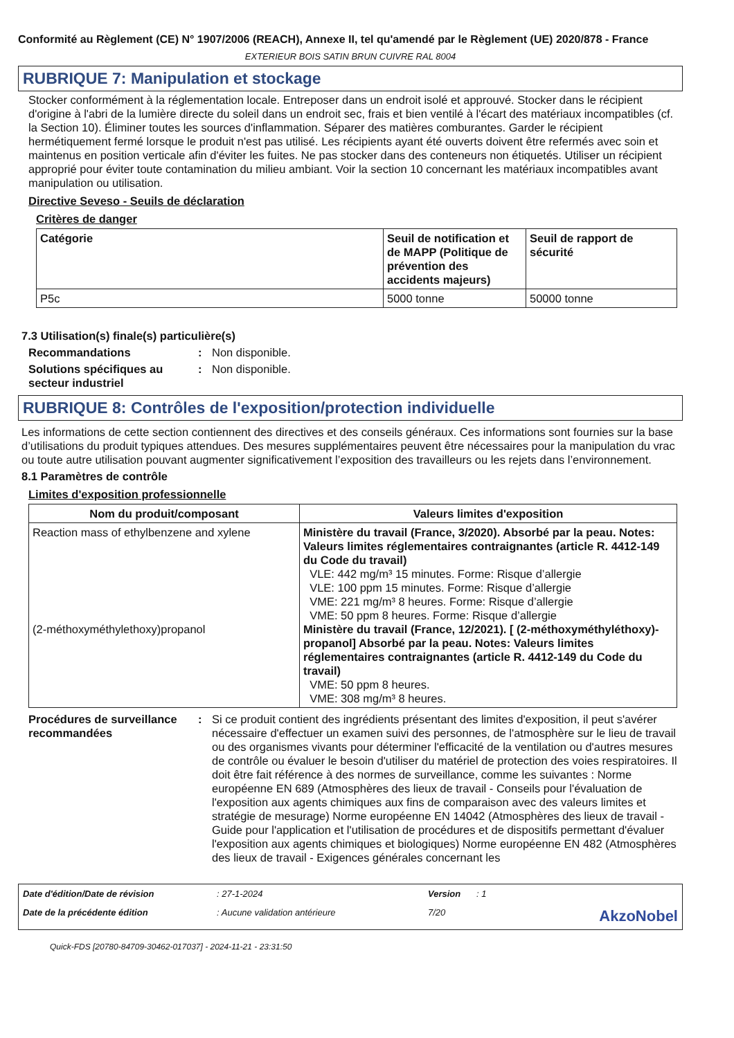Conformité au Règlement (CE) N° 1907/2006 (REACH), Annexe II, tel qu'amendé par le Règlement (UE) 2020/878 - France
EXTERIEUR BOIS SATIN BRUN CUIVRE RAL 8004
RUBRIQUE 7: Manipulation et stockage
Stocker conformément à la réglementation locale. Entreposer dans un endroit isolé et approuvé. Stocker dans le récipient d'origine à l'abri de la lumière directe du soleil dans un endroit sec, frais et bien ventilé à l'écart des matériaux incompatibles (cf. la Section 10). Éliminer toutes les sources d'inflammation. Séparer des matières comburantes. Garder le récipient hermétiquement fermé lorsque le produit n'est pas utilisé. Les récipients ayant été ouverts doivent être refermés avec soin et maintenus en position verticale afin d'éviter les fuites. Ne pas stocker dans des conteneurs non étiquetés. Utiliser un récipient approprié pour éviter toute contamination du milieu ambiant. Voir la section 10 concernant les matériaux incompatibles avant manipulation ou utilisation.
Directive Seveso - Seuils de déclaration
Critères de danger
| Catégorie | Seuil de notification et de MAPP (Politique de prévention des accidents majeurs) | Seuil de rapport de sécurité |
| --- | --- | --- |
| P5c | 5000 tonne | 50000 tonne |
7.3 Utilisation(s) finale(s) particulière(s)
Recommandations: Non disponible.
Solutions spécifiques au secteur industriel: Non disponible.
RUBRIQUE 8: Contrôles de l'exposition/protection individuelle
Les informations de cette section contiennent des directives et des conseils généraux. Ces informations sont fournies sur la base d’utilisations du produit typiques attendues. Des mesures supplémentaires peuvent être nécessaires pour la manipulation du vrac ou toute autre utilisation pouvant augmenter significativement l’exposition des travailleurs ou les rejets dans l’environnement.
8.1 Paramètres de contrôle
Limites d'exposition professionnelle
| Nom du produit/composant | Valeurs limites d'exposition |
| --- | --- |
| Reaction mass of ethylbenzene and xylene (2-méthoxyméthylethoxy)propanol | Ministère du travail (France, 3/2020). Absorbé par la peau. Notes: Valeurs limites réglementaires contraignantes (article R. 4412-149 du Code du travail) VLE: 442 mg/m³ 15 minutes. Forme: Risque d’allergie VLE: 100 ppm 15 minutes. Forme: Risque d’allergie VME: 221 mg/m³ 8 heures. Forme: Risque d’allergie VME: 50 ppm 8 heures. Forme: Risque d’allergie Ministère du travail (France, 12/2021). [ (2-méthoxyméthyléthoxy)-propanol] Absorbé par la peau. Notes: Valeurs limites réglementaires contraignantes (article R. 4412-149 du Code du travail) VME: 50 ppm 8 heures. VME: 308 mg/m³ 8 heures. |
Procédures de surveillance recommandées: Si ce produit contient des ingrédients présentant des limites d'exposition, il peut s'avérer nécessaire d'effectuer un examen suivi des personnes, de l'atmosphère sur le lieu de travail ou des organismes vivants pour déterminer l'efficacité de la ventilation ou d'autres mesures de contrôle ou évaluer le besoin d'utiliser du matériel de protection des voies respiratoires. Il doit être fait référence à des normes de surveillance, comme les suivantes : Norme européenne EN 689 (Atmosphères des lieux de travail - Conseils pour l'évaluation de l'exposition aux agents chimiques aux fins de comparaison avec des valeurs limites et stratégie de mesurage) Norme européenne EN 14042 (Atmosphères des lieux de travail - Guide pour l'application et l'utilisation de procédures et de dispositifs permettant d'évaluer l'exposition aux agents chimiques et biologiques) Norme européenne EN 482 (Atmosphères des lieux de travail - Exigences générales concernant les
Date d'édition/Date de révision: 27-1-2024 Version: 1 Date de la précédente édition: Aucune validation antérieure 7/20 AkzoNobel
Quick-FDS [20780-84709-30462-017037] - 2024-11-21 - 23:31:50